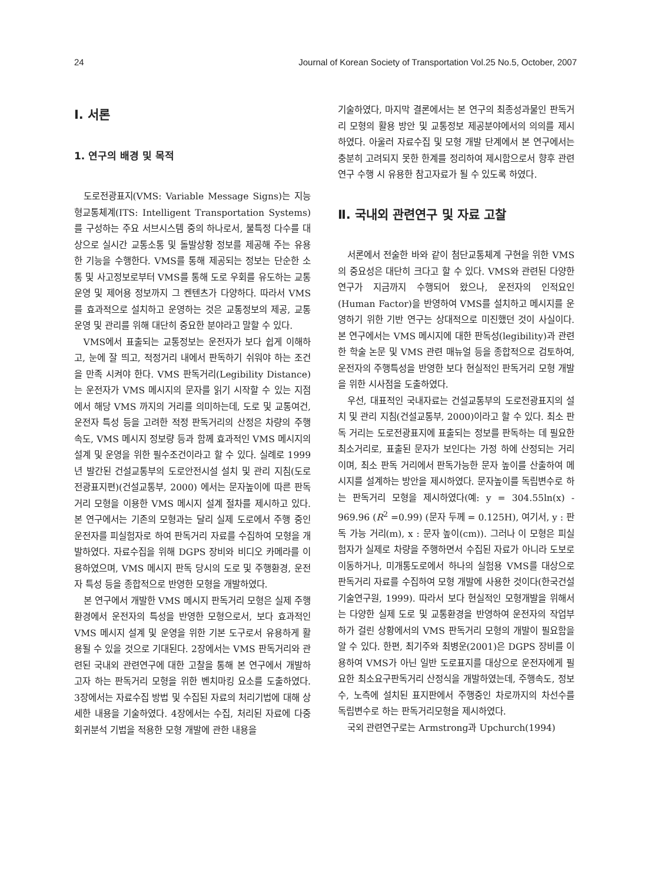24 Journal of Korean Society of Transportation Vol.25 No.5, October, 2007
Ⅰ. 서론
1. 연구의 배경 및 목적
도로전광표지(VMS: Variable Message Signs)는 지능형교통체계(ITS: Intelligent Transportation Systems)를 구성하는 주요 서브시스템 중의 하나로서, 불특정 다수를 대상으로 실시간 교통소통 및 돌발상황 정보를 제공해 주는 유용한 기능을 수행한다. VMS를 통해 제공되는 정보는 단순한 소통 및 사고정보로부터 VMS를 통해 도로 우회를 유도하는 교통운영 및 제어용 정보까지 그 켄텐츠가 다양하다. 따라서 VMS를 효과적으로 설치하고 운영하는 것은 교통정보의 제공, 교통운영 및 관리를 위해 대단히 중요한 분야라고 말할 수 있다.
VMS에서 표출되는 교통정보는 운전자가 보다 쉽게 이해하고, 눈에 잘 띄고, 적정거리 내에서 판독하기 쉬워야 하는 조건을 만족 시켜야 한다. VMS 판독거리(Legibility Distance)는 운전자가 VMS 메시지의 문자를 읽기 시작할 수 있는 지점에서 해당 VMS 까지의 거리를 의미하는데, 도로 및 교통여건, 운전자 특성 등을 고려한 적정 판독거리의 산정은 차량의 주행속도, VMS 메시지 정보량 등과 함께 효과적인 VMS 메시지의 설계 및 운영을 위한 필수조건이라고 할 수 있다. 실례로 1999년 발간된 건설교통부의 도로안전시설 설치 및 관리 지침(도로전광표지편)(건설교통부, 2000) 에서는 문자높이에 따른 판독거리 모형을 이용한 VMS 메시지 설계 절차를 제시하고 있다. 본 연구에서는 기존의 모형과는 달리 실제 도로에서 주행 중인 운전자를 피실험자로 하여 판독거리 자료를 수집하여 모형을 개발하였다. 자료수집을 위해 DGPS 장비와 비디오 카메라를 이용하였으며, VMS 메시지 판독 당시의 도로 및 주행환경, 운전자 특성 등을 종합적으로 반영한 모형을 개발하였다.
본 연구에서 개발한 VMS 메시지 판독거리 모형은 실제 주행환경에서 운전자의 특성을 반영한 모형으로서, 보다 효과적인 VMS 메시지 설계 및 운영을 위한 기본 도구로서 유용하게 활용될 수 있을 것으로 기대된다. 2장에서는 VMS 판독거리와 관련된 국내외 관련연구에 대한 고찰을 통해 본 연구에서 개발하고자 하는 판독거리 모형을 위한 벤치마킹 요소를 도출하였다. 3장에서는 자료수집 방법 및 수집된 자료의 처리기법에 대해 상세한 내용을 기술하였다. 4장에서는 수집, 처리된 자료에 다중회귀분석 기법을 적용한 모형 개발에 관한 내용을
기술하였다, 마지막 결론에서는 본 연구의 최종성과물인 판독거리 모형의 활용 방안 및 교통정보 제공분야에서의 의의를 제시하였다. 아울러 자료수집 및 모형 개발 단계에서 본 연구에서는 충분히 고려되지 못한 한계를 정리하여 제시함으로서 향후 관련 연구 수행 시 유용한 참고자료가 될 수 있도록 하였다.
Ⅱ. 국내외 관련연구 및 자료 고찰
서론에서 전술한 바와 같이 첨단교통체계 구현을 위한 VMS의 중요성은 대단히 크다고 할 수 있다. VMS와 관련된 다양한 연구가 지금까지 수행되어 왔으나, 운전자의 인적요인 (Human Factor)을 반영하여 VMS를 설치하고 메시지를 운영하기 위한 기반 연구는 상대적으로 미진했던 것이 사실이다. 본 연구에서는 VMS 메시지에 대한 판독성(legibility)과 관련한 학술 논문 및 VMS 관련 매뉴얼 등을 종합적으로 검토하여, 운전자의 주행특성을 반영한 보다 현실적인 판독거리 모형 개발을 위한 시사점을 도출하였다.
우선, 대표적인 국내자료는 건설교통부의 도로전광표지의 설치 및 관리 지침(건설교통부, 2000)이라고 할 수 있다. 최소 판독 거리는 도로전광표지에 표출되는 정보를 판독하는 데 필요한 최소거리로, 표출된 문자가 보인다는 가정 하에 산정되는 거리이며, 최소 판독 거리에서 판독가능한 문자 높이를 산출하여 메시지를 설계하는 방안을 제시하였다. 문자높이를 독립변수로 하는 판독거리 모형을 제시하였다(예: y = 304.55ln(x) - 969.96 (R<sup>2</sup> =0.99) (문자 두께 = 0.125H), 여기서, y : 판독 가능 거리(m), x : 문자 높이(cm)). 그러나 이 모형은 피실험자가 실제로 차량을 주행하면서 수집된 자료가 아니라 도보로 이동하거나, 미개통도로에서 하나의 실험용 VMS를 대상으로 판독거리 자료를 수집하여 모형 개발에 사용한 것이다(한국건설기술연구원, 1999). 따라서 보다 현실적인 모형개발을 위해서는 다양한 실제 도로 및 교통환경을 반영하여 운전자의 작업부하가 걸린 상황에서의 VMS 판독거리 모형의 개발이 필요함을 알 수 있다. 한편, 최기주와 최병운(2001)은 DGPS 장비를 이용하여 VMS가 아닌 일반 도로표지를 대상으로 운전자에게 필요한 최소요구판독거리 산정식을 개발하였는데, 주행속도, 정보수, 노측에 설치된 표지판에서 주행중인 차로까지의 차선수를 독립변수로 하는 판독거리모형을 제시하였다.
국외 관련연구로는 Armstrong과 Upchurch(1994)